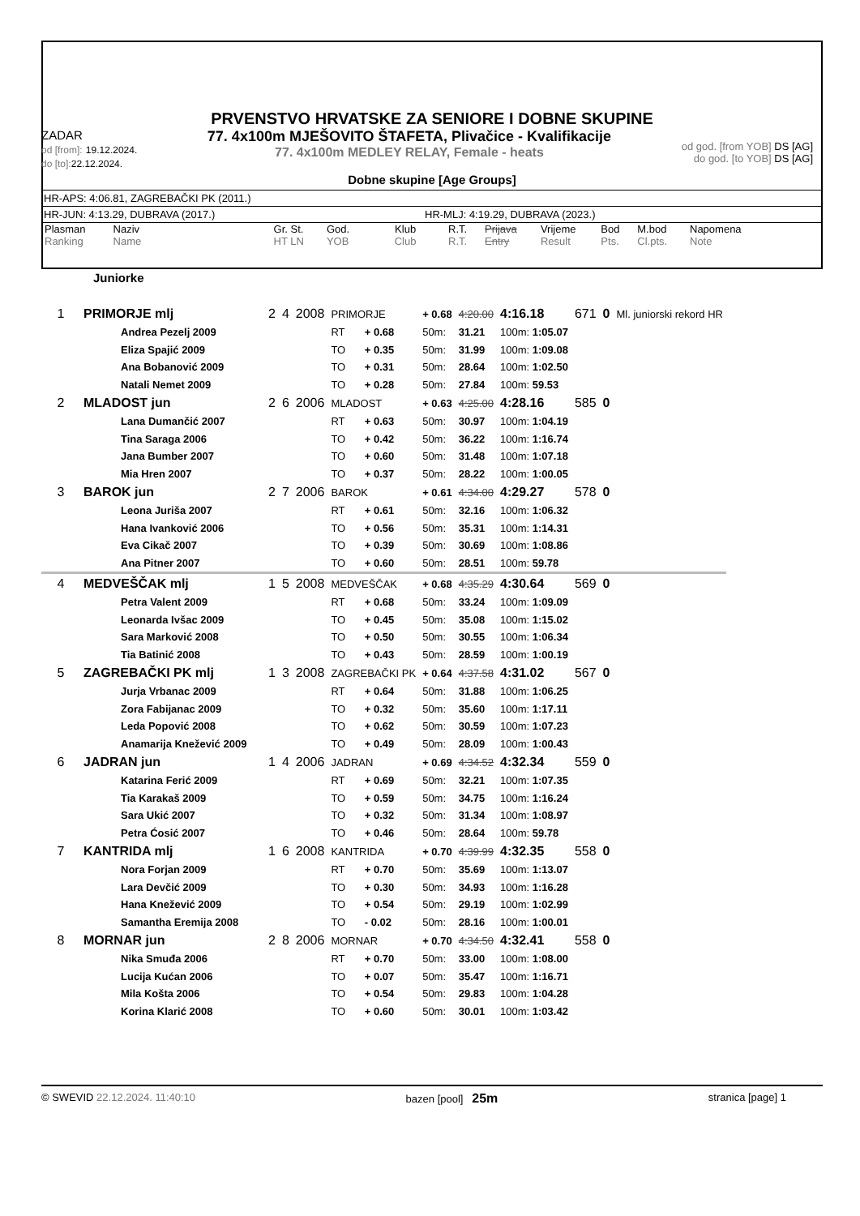PRVENSTVO HRVATSKE ZA SENIORE I DOBNE SKUPINE
ZADAR
od [from]: 19.12.2024.
do [to]: 22.12.2024.
77. 4x100m MJEŠOVITO ŠTAFETA, Plivačice - Kvalifikacije
77. 4x100m MEDLEY RELAY, Female - heats
od god. [from YOB] DS [AG]
do god. [to YOB] DS [AG]
Dobne skupine [Age Groups]
HR-APS: 4:06.81, ZAGREBAČKI PK (2011.)
HR-JUN: 4:13.29, DUBRAVA (2017.) HR-MLJ: 4:19.29, DUBRAVA (2023.)
| Plasman Ranking | Naziv Name | Gr. St. HT LN | God. YOB | Klub Club | R.T. R.T. | Prijava Entry | Vrijeme Result | Bod Pts. | M.bod Cl.pts. | Napomena Note |
Juniorke
| 1 | PRIMORJE mlj | 2 | 4 | 2008 | PRIMORJE | | + 0.68 | 4:20.00 | | 4:16.18 | 671 | 0 | Ml. juniorski rekord HR |
| | Andrea Pezelj 2009 | | | | RT | + 0.68 | 50m: | 31.21 | 100m: 1:05.07 | | | | |
| | Eliza Spajić 2009 | | | | TO | + 0.35 | 50m: | 31.99 | 100m: 1:09.08 | | | | |
| | Ana Bobanović 2009 | | | | TO | + 0.31 | 50m: | 28.64 | 100m: 1:02.50 | | | | |
| | Natali Nemet 2009 | | | | TO | + 0.28 | 50m: | 27.84 | 100m: 59.53 | | | | |
| 2 | MLADOST jun | 2 | 6 | 2006 | MLADOST | | + 0.63 | 4:25.00 | | 4:28.16 | 585 | 0 | |
| | Lana Dumančić 2007 | | | | RT | + 0.63 | 50m: | 30.97 | 100m: 1:04.19 | | | | |
| | Tina Saraga 2006 | | | | TO | + 0.42 | 50m: | 36.22 | 100m: 1:16.74 | | | | |
| | Jana Bumber 2007 | | | | TO | + 0.60 | 50m: | 31.48 | 100m: 1:07.18 | | | | |
| | Mia Hren 2007 | | | | TO | + 0.37 | 50m: | 28.22 | 100m: 1:00.05 | | | | |
| 3 | BAROK jun | 2 | 7 | 2006 | BAROK | | + 0.61 | 4:34.00 | | 4:29.27 | 578 | 0 | |
| | Leona Juriša 2007 | | | | RT | + 0.61 | 50m: | 32.16 | 100m: 1:06.32 | | | | |
| | Hana Ivanković 2006 | | | | TO | + 0.56 | 50m: | 35.31 | 100m: 1:14.31 | | | | |
| | Eva Cikač 2007 | | | | TO | + 0.39 | 50m: | 30.69 | 100m: 1:08.86 | | | | |
| | Ana Pitner 2007 | | | | TO | + 0.60 | 50m: | 28.51 | 100m: 59.78 | | | | |
| 4 | MEDVEŠČAK mlj | 1 | 5 | 2008 | MEDVEŠČAK | | + 0.68 | 4:35.29 | | 4:30.64 | 569 | 0 | |
| | Petra Valent 2009 | | | | RT | + 0.68 | 50m: | 33.24 | 100m: 1:09.09 | | | | |
| | Leonarda Ivšac 2009 | | | | TO | + 0.45 | 50m: | 35.08 | 100m: 1:15.02 | | | | |
| | Sara Marković 2008 | | | | TO | + 0.50 | 50m: | 30.55 | 100m: 1:06.34 | | | | |
| | Tia Batinić 2008 | | | | TO | + 0.43 | 50m: | 28.59 | 100m: 1:00.19 | | | | |
| 5 | ZAGREBAČKI PK mlj | 1 | 3 | 2008 | ZAGREBAČKI PK | | + 0.64 | 4:37.58 | | 4:31.02 | 567 | 0 | |
| | Jurja Vrbanac 2009 | | | | RT | + 0.64 | 50m: | 31.88 | 100m: 1:06.25 | | | | |
| | Zora Fabijanac 2009 | | | | TO | + 0.32 | 50m: | 35.60 | 100m: 1:17.11 | | | | |
| | Leda Popović 2008 | | | | TO | + 0.62 | 50m: | 30.59 | 100m: 1:07.23 | | | | |
| | Anamarija Knežević 2009 | | | | TO | + 0.49 | 50m: | 28.09 | 100m: 1:00.43 | | | | |
| 6 | JADRAN jun | 1 | 4 | 2006 | JADRAN | | + 0.69 | 4:34.52 | | 4:32.34 | 559 | 0 | |
| | Katarina Ferić 2009 | | | | RT | + 0.69 | 50m: | 32.21 | 100m: 1:07.35 | | | | |
| | Tia Karakaš 2009 | | | | TO | + 0.59 | 50m: | 34.75 | 100m: 1:16.24 | | | | |
| | Sara Ukić 2007 | | | | TO | + 0.32 | 50m: | 31.34 | 100m: 1:08.97 | | | | |
| | Petra Ćosić 2007 | | | | TO | + 0.46 | 50m: | 28.64 | 100m: 59.78 | | | | |
| 7 | KANTRIDA mlj | 1 | 6 | 2008 | KANTRIDA | | + 0.70 | 4:39.99 | | 4:32.35 | 558 | 0 | |
| | Nora Forjan 2009 | | | | RT | + 0.70 | 50m: | 35.69 | 100m: 1:13.07 | | | | |
| | Lara Devčić 2009 | | | | TO | + 0.30 | 50m: | 34.93 | 100m: 1:16.28 | | | | |
| | Hana Knežević 2009 | | | | TO | + 0.54 | 50m: | 29.19 | 100m: 1:02.99 | | | | |
| | Samantha Eremija 2008 | | | | TO | - 0.02 | 50m: | 28.16 | 100m: 1:00.01 | | | | |
| 8 | MORNAR jun | 2 | 8 | 2006 | MORNAR | | + 0.70 | 4:34.50 | | 4:32.41 | 558 | 0 | |
| | Nika Smuđa 2006 | | | | RT | + 0.70 | 50m: | 33.00 | 100m: 1:08.00 | | | | |
| | Lucija Kućan 2006 | | | | TO | + 0.07 | 50m: | 35.47 | 100m: 1:16.71 | | | | |
| | Mila Košta 2006 | | | | TO | + 0.54 | 50m: | 29.83 | 100m: 1:04.28 | | | | |
| | Korina Klarić 2008 | | | | TO | + 0.60 | 50m: | 30.01 | 100m: 1:03.42 | | | | |
© SWEVID 22.12.2024. 11:40:10 bazen [pool] 25m stranica [page] 1